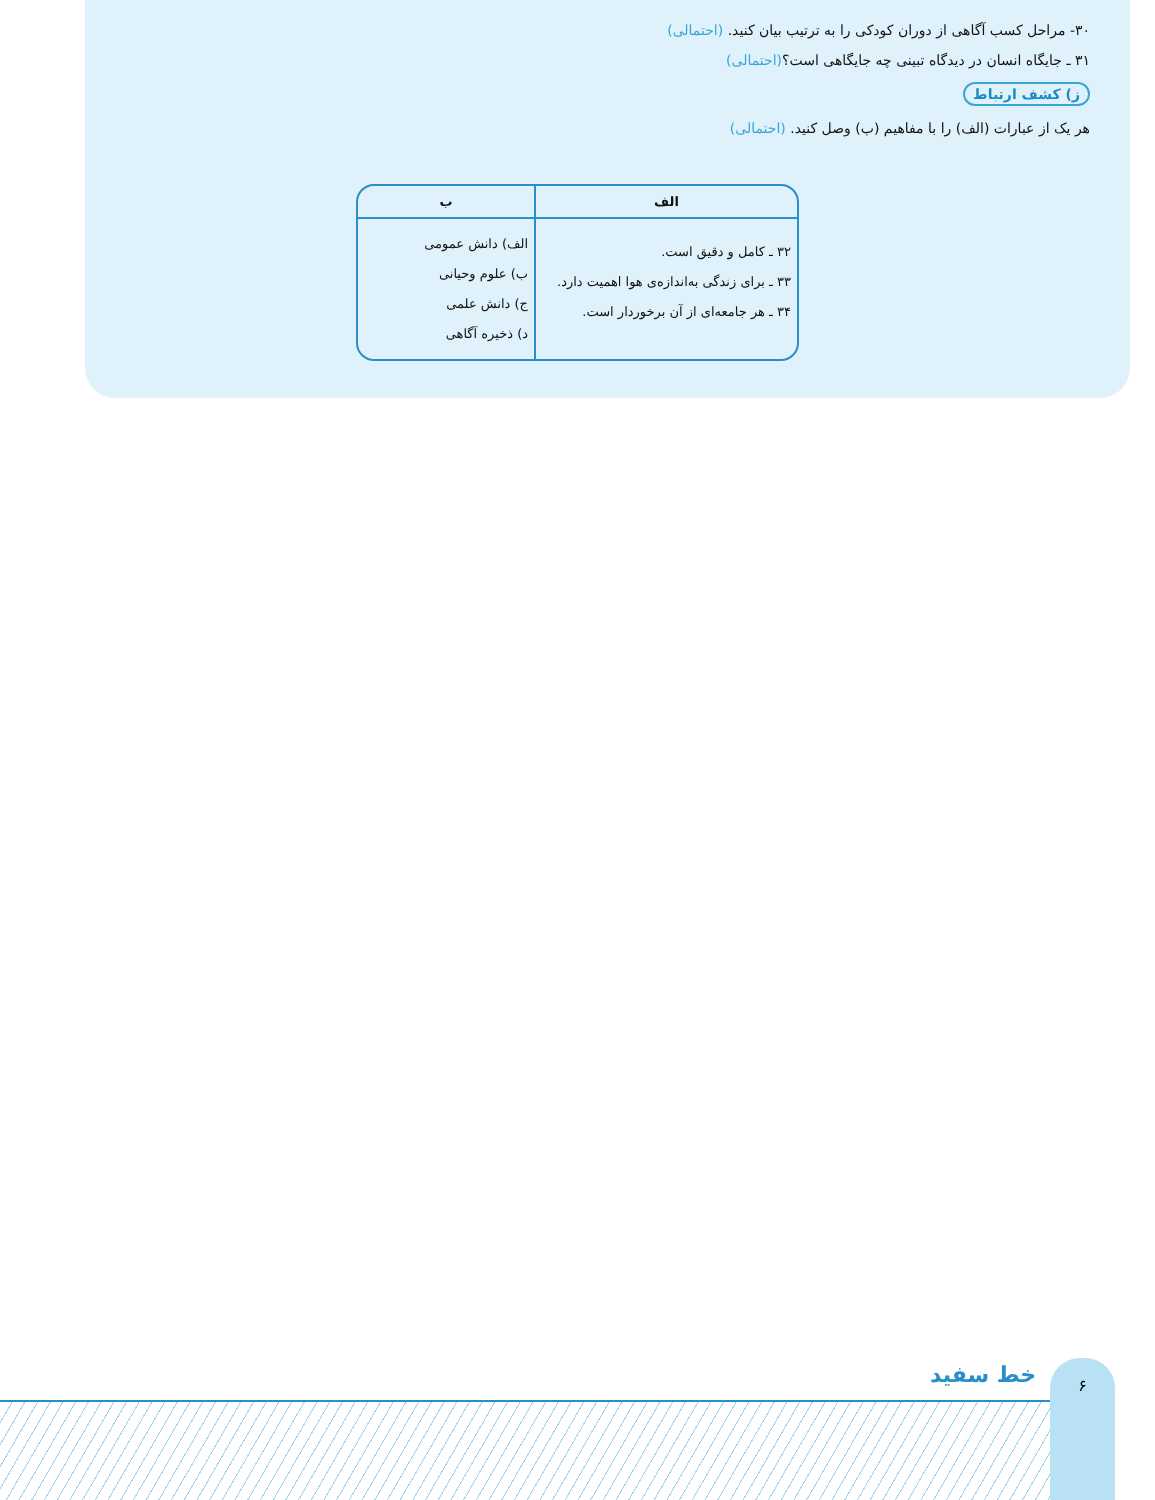۳۰- مراحل کسب آگاهی از دوران کودکی را به ترتیب بیان کنید. (احتمالی)
۳۱ ـ جایگاه انسان در دیدگاه تبینی چه جایگاهی است؟(احتمالی)
ز) کشف ارتباط
هر یک از عبارات (الف) را با مفاهیم (ب) وصل کنید. (احتمالی)
| الف | ب |
| --- | --- |
| ۳۲ ـ کامل و دقیق است. ۳۳ ـ برای زندگی به‌اندازه‌ی هوا اهمیت دارد. ۳۴ ـ هر جامعه‌ای از آن برخوردار است. | الف) دانش عمومی ب) علوم وحیانی ج) دانش علمی د) ذخیره آگاهی |
خط سفید ۶